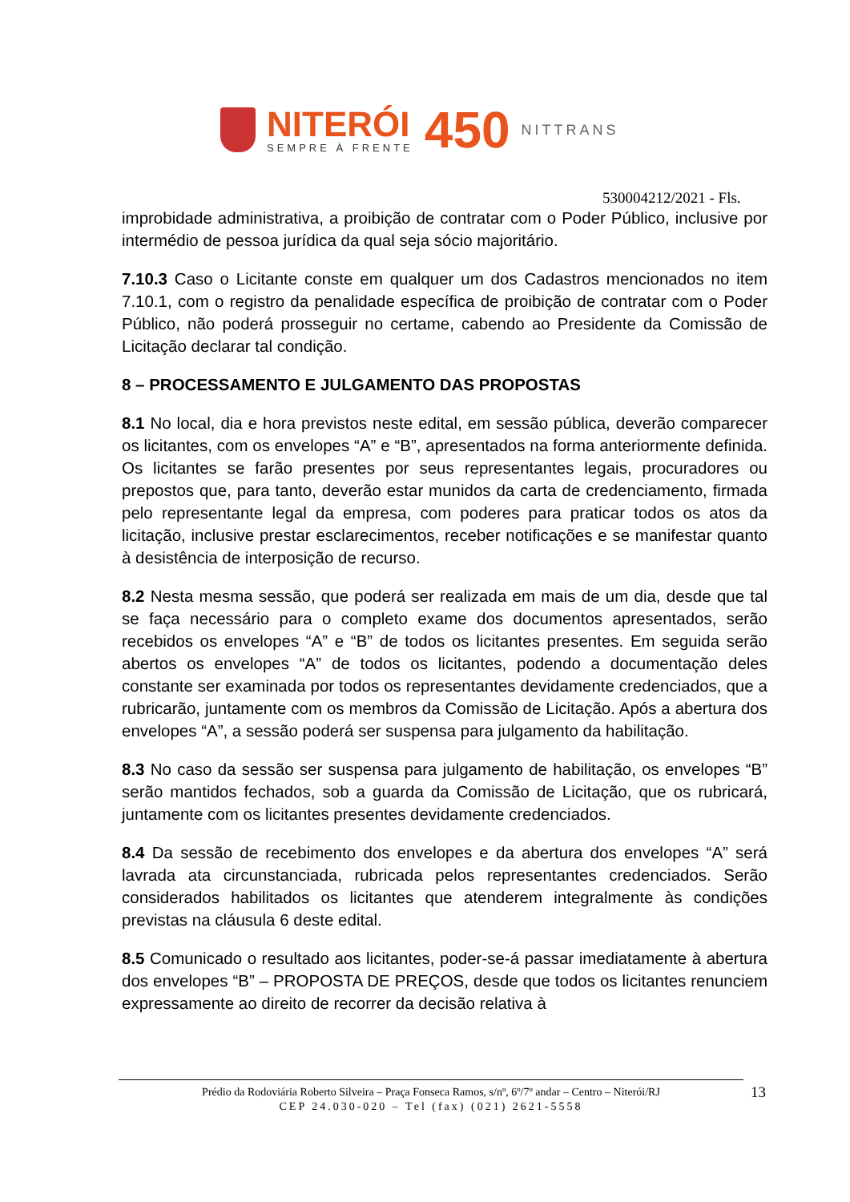NITERÓI
SEMPRE À FRENTE
450
NITTRANS
530004212/2021 - Fls.
improbidade administrativa, a proibição de contratar com o Poder Público, inclusive por intermédio de pessoa jurídica da qual seja sócio majoritário.
7.10.3 Caso o Licitante conste em qualquer um dos Cadastros mencionados no item 7.10.1, com o registro da penalidade específica de proibição de contratar com o Poder Público, não poderá prosseguir no certame, cabendo ao Presidente da Comissão de Licitação declarar tal condição.
8 – PROCESSAMENTO E JULGAMENTO DAS PROPOSTAS
8.1 No local, dia e hora previstos neste edital, em sessão pública, deverão comparecer os licitantes, com os envelopes “A” e “B”, apresentados na forma anteriormente definida. Os licitantes se farão presentes por seus representantes legais, procuradores ou prepostos que, para tanto, deverão estar munidos da carta de credenciamento, firmada pelo representante legal da empresa, com poderes para praticar todos os atos da licitação, inclusive prestar esclarecimentos, receber notificações e se manifestar quanto à desistência de interposição de recurso.
8.2 Nesta mesma sessão, que poderá ser realizada em mais de um dia, desde que tal se faça necessário para o completo exame dos documentos apresentados, serão recebidos os envelopes “A” e “B” de todos os licitantes presentes. Em seguida serão abertos os envelopes “A” de todos os licitantes, podendo a documentação deles constante ser examinada por todos os representantes devidamente credenciados, que a rubricarão, juntamente com os membros da Comissão de Licitação. Após a abertura dos envelopes “A”, a sessão poderá ser suspensa para julgamento da habilitação.
8.3 No caso da sessão ser suspensa para julgamento de habilitação, os envelopes “B” serão mantidos fechados, sob a guarda da Comissão de Licitação, que os rubricará, juntamente com os licitantes presentes devidamente credenciados.
8.4 Da sessão de recebimento dos envelopes e da abertura dos envelopes “A” será lavrada ata circunstanciada, rubricada pelos representantes credenciados. Serão considerados habilitados os licitantes que atenderem integralmente às condições previstas na cláusula 6 deste edital.
8.5 Comunicado o resultado aos licitantes, poder-se-á passar imediatamente à abertura dos envelopes “B” – PROPOSTA DE PREÇOS, desde que todos os licitantes renunciem expressamente ao direito de recorrer da decisão relativa à
Prédio da Rodoviária Roberto Silveira – Praça Fonseca Ramos, s/nº, 6º/7º andar – Centro – Niterói/RJ
CEP 24.030-020 – Tel (fax) (021) 2621-5558
13